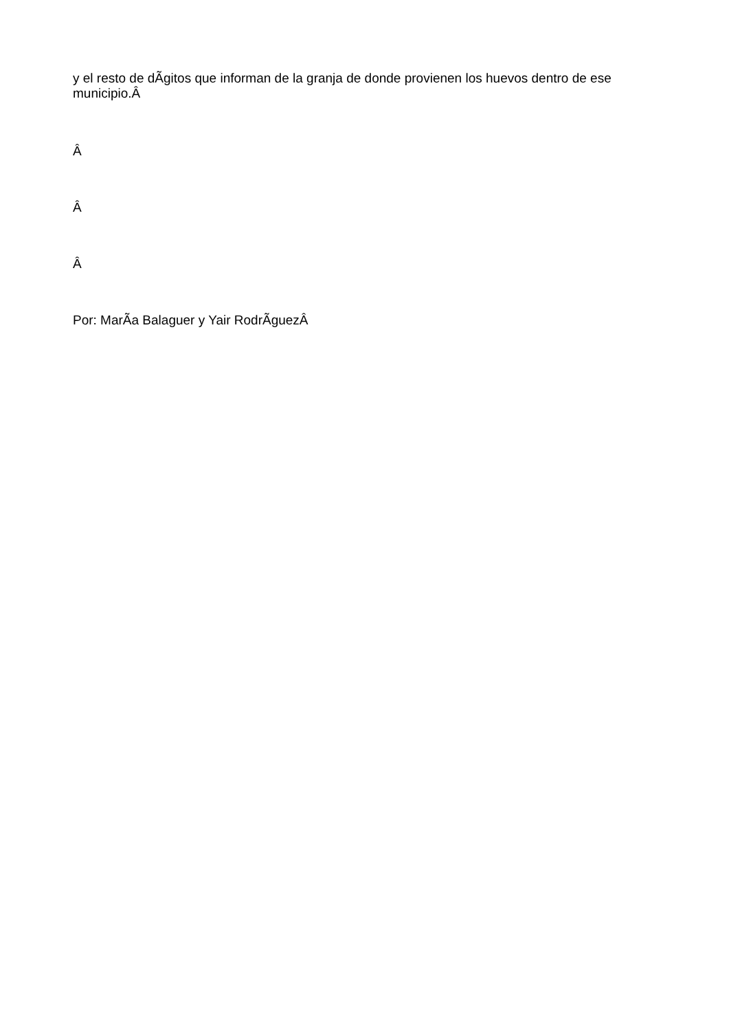y el resto de dÃ­gitos que informan de la granja de donde provienen los huevos dentro de ese municipio.Â
Â
Â
Â
Por: MarÃ­a Balaguer y Yair RodrÃ­guezÂ